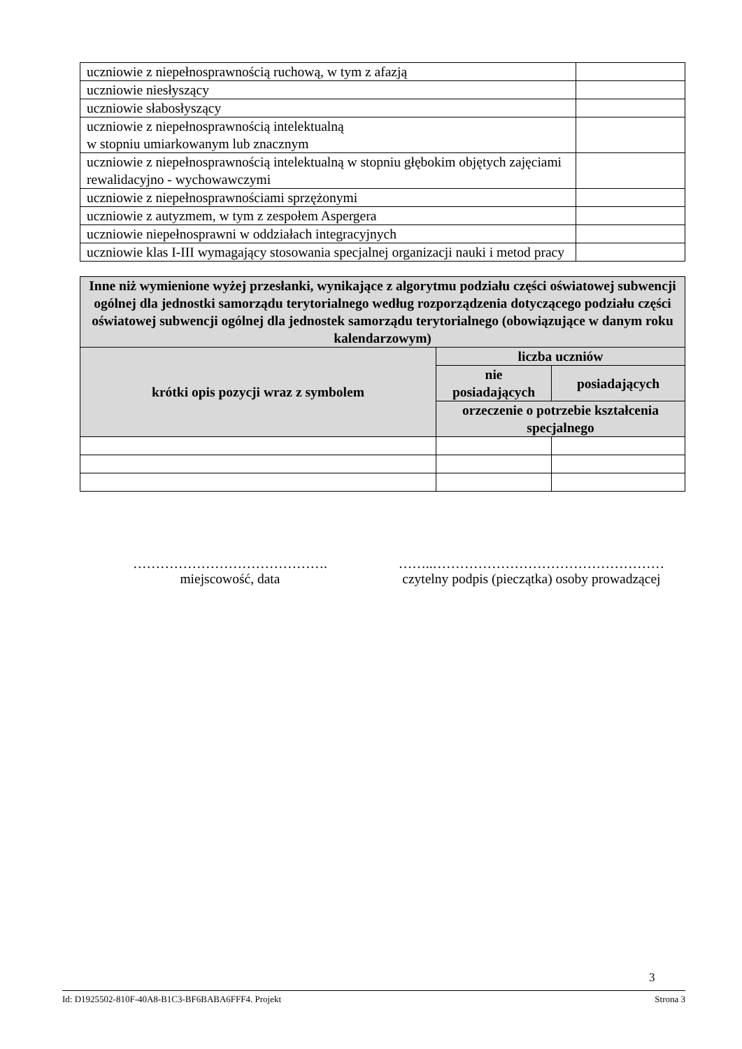| uczniowie z niepełnosprawnością ruchową, w tym z afazją | |
| uczniowie niesłyszący | |
| uczniowie słabosłyszący | |
| uczniowie z niepełnosprawnością intelektualną w stopniu umiarkowanym lub znacznym | |
| uczniowie z niepełnosprawnością intelektualną w stopniu głębokim objętych zajęciami rewalidacyjno - wychowawczymi | |
| uczniowie z niepełnosprawnościami sprzężonymi | |
| uczniowie z autyzmem, w tym z zespołem Aspergera | |
| uczniowie niepełnosprawni w oddziałach integracyjnych | |
| uczniowie klas I-III wymagający stosowania specjalnej organizacji nauki i metod pracy | |
| Inne niż wymienione wyżej przesłanki, wynikające z algorytmu podziału części oświatowej subwencji ogólnej dla jednostki samorządu terytorialnego według rozporządzenia dotyczącego podziału części oświatowej subwencji ogólnej dla jednostek samorządu terytorialnego (obowiązujące w danym roku kalendarzowym) | | |
| --- | --- | --- |
| krótki opis pozycji wraz z symbolem | liczba uczniów | |
| | nie posiadających | posiadających |
| | orzeczenie o potrzebie kształcenia specjalnego | |
…………………………………….
miejscowość, data
……..……………………………………………
czytelny podpis (pieczątka) osoby prowadzącej
3
Id: D1925502-810F-40A8-B1C3-BF6BABA6FFF4. Projekt Strona 3